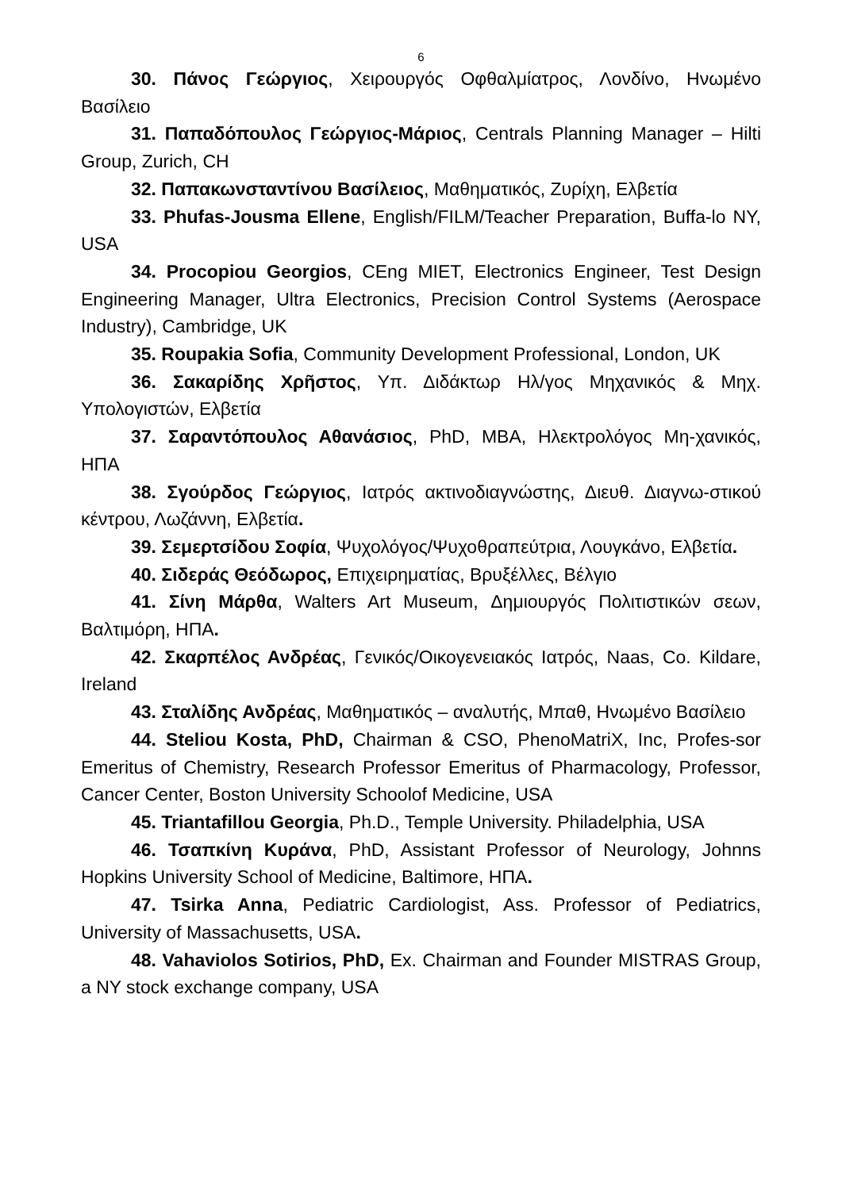6
30. Πάνος Γεώργιος, Χειρουργός Οφθαλμίατρος, Λονδίνο, Ηνωμένο Βασίλειο
31. Παπαδόπουλος Γεώργιος-Μάριος, Centrals Planning Manager – Hilti Group, Zurich, CH
32. Παπακωνσταντίνου Βασίλειος, Μαθηματικός, Ζυρίχη, Ελβετία
33. Phufas-Jousma Ellene, English/FILM/Teacher Preparation, Buffa-lo NY, USA
34. Procopiou Georgios, CEng MIET, Electronics Engineer, Test Design Engineering Manager, Ultra Electronics, Precision Control Systems (Aerospace Industry), Cambridge, UK
35. Roupakia Sofia, Community Development Professional, London, UK
36. Σακαρίδης Χρῆστος, Υπ. Διδάκτωρ Ηλ/γος Μηχανικός & Μηχ. Υπολογιστών, Ελβετία
37. Σαραντόπουλος Αθανάσιος, PhD, MBA, Ηλεκτρολόγος Μη-χανικός, ΗΠΑ
38. Σγούρδος Γεώργιος, Ιατρός ακτινοδιαγνώστης, Διευθ. Διαγνω-στικού κέντρου, Λωζάννη, Ελβετία.
39. Σεμερτσίδου Σοφία, Ψυχολόγος/Ψυχοθραπεύτρια, Λουγκάνο, Ελβετία.
40. Σιδεράς Θεόδωρος, Επιχειρηματίας, Βρυξέλλες, Βέλγιο
41. Σίνη Μάρθα, Walters Art Museum, Δημιουργός Πολιτιστικών σεων, Βαλτιμόρη, ΗΠΑ.
42. Σκαρπέλος Ανδρέας, Γενικός/Οικογενειακός Ιατρός, Naas, Co. Kildare, Ireland
43. Σταλίδης Ανδρέας, Μαθηματικός – αναλυτής, Μπαθ, Ηνωμένο Βασίλειο
44. Steliou Kosta, PhD, Chairman & CSO, PhenoMatriX, Inc, Profes-sor Emeritus of Chemistry, Research Professor Emeritus of Pharmacology, Professor, Cancer Center, Boston University Schoolof Medicine, USA
45. Triantafillou Georgia, Ph.D., Temple University. Philadelphia, USA
46. Τσαπκίνη Κυράνα, PhD, Assistant Professor of Neurology, Johnns Hopkins University School of Medicine, Baltimore, ΗΠΑ.
47. Tsirka Anna, Pediatric Cardiologist, Ass. Professor of Pediatrics, University of Massachusetts, USA.
48. Vahaviolos Sotirios, PhD, Ex. Chairman and Founder MISTRAS Group, a NY stock exchange company, USA